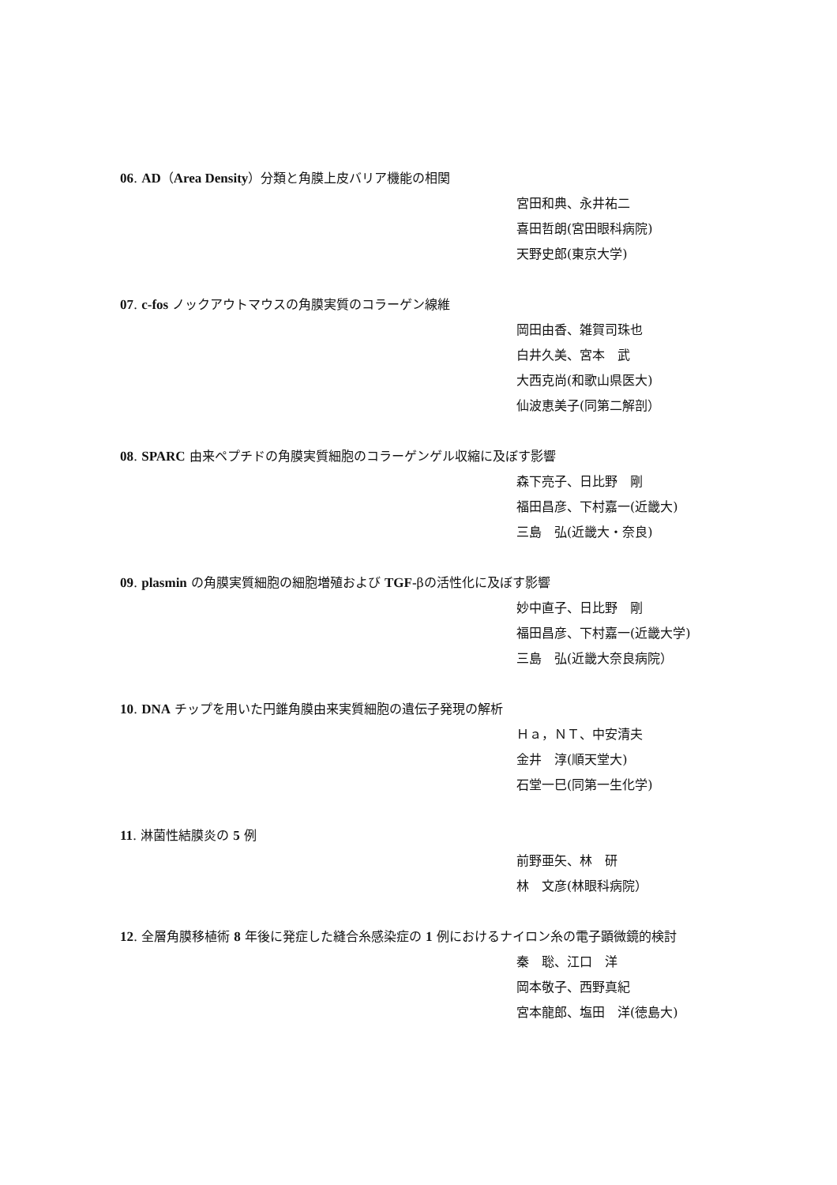06. AD（Area Density）分類と角膜上皮バリア機能の相関
宮田和典、永井祐二
喜田哲朗(宮田眼科病院)
天野史郎(東京大学)
07. c-fos ノックアウトマウスの角膜実質のコラーゲン線維
岡田由香、雑賀司珠也
白井久美、宮本　武
大西克尚(和歌山県医大)
仙波恵美子(同第二解剖）
08. SPARC 由来ペプチドの角膜実質細胞のコラーゲンゲル収縮に及ぼす影響
森下亮子、日比野　剛
福田昌彦、下村嘉一(近畿大)
三島　弘(近畿大・奈良)
09. plasmin の角膜実質細胞の細胞増殖および TGF-βの活性化に及ぼす影響
妙中直子、日比野　剛
福田昌彦、下村嘉一(近畿大学)
三島　弘(近畿大奈良病院）
10. DNA チップを用いた円錐角膜由来実質細胞の遺伝子発現の解析
Ｈａ，ＮＴ、中安清夫
金井　淳(順天堂大)
石堂一巳(同第一生化学)
11. 淋菌性結膜炎の 5 例
前野亜矢、林　研
林　文彦(林眼科病院）
12. 全層角膜移植術 8 年後に発症した縫合糸感染症の 1 例におけるナイロン糸の電子顕微鏡的検討
秦　聡、江口　洋
岡本敬子、西野真紀
宮本龍郎、塩田　洋(徳島大)